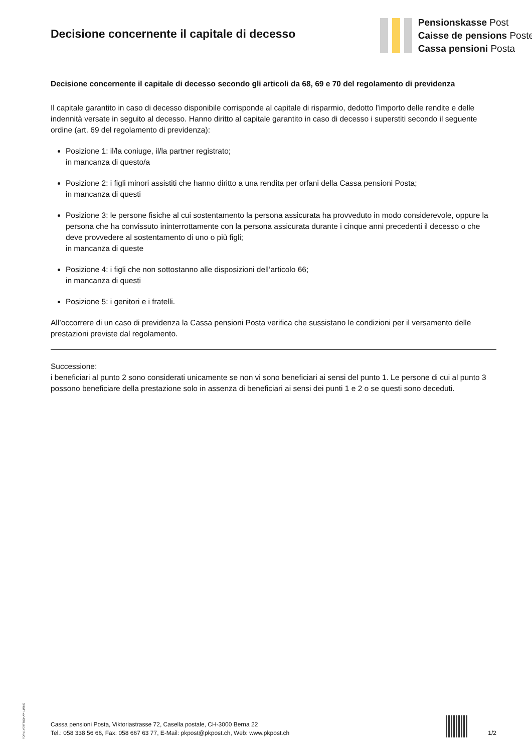Decisione concernente il capitale di decesso
Pensionskasse Post
Caisse de pensions Poste
Cassa pensioni Posta
Decisione concernente il capitale di decesso secondo gli articoli da 68, 69 e 70 del regolamento di previdenza
Il capitale garantito in caso di decesso disponibile corrisponde al capitale di risparmio, dedotto l’importo delle rendite e delle indennità versate in seguito al decesso. Hanno diritto al capitale garantito in caso di decesso i superstiti secondo il seguente ordine (art. 69 del regolamento di previdenza):
Posizione 1: il/la coniuge, il/la partner registrato;
in mancanza di questo/a
Posizione 2: i figli minori assistiti che hanno diritto a una rendita per orfani della Cassa pensioni Posta;
in mancanza di questi
Posizione 3: le persone fisiche al cui sostentamento la persona assicurata ha provveduto in modo considerevole, oppure la persona che ha convissuto ininterrottamente con la persona assicurata durante i cinque anni precedenti il decesso o che deve provvedere al sostentamento di uno o più figli;
in mancanza di queste
Posizione 4: i figli che non sottostanno alle disposizioni dell’articolo 66;
in mancanza di questi
Posizione 5: i genitori e i fratelli.
All’occorrere di un caso di previdenza la Cassa pensioni Posta verifica che sussistano le condizioni per il versamento delle prestazioni previste dal regolamento.
Successione:
i beneficiari al punto 2 sono considerati unicamente se non vi sono beneficiari ai sensi del punto 1. Le persone di cui al punto 3 possono beneficiare della prestazione solo in assenza di beneficiari ai sensi dei punti 1 e 2 o se questi sono deceduti.
FORM_VERFTODKAP- 11/2022
Cassa pensioni Posta, Viktoriastrasse 72, Casella postale, CH-3000 Berna 22
Tel.: 058 338 56 66, Fax: 058 667 63 77, E-Mail: pkpost@pkpost.ch, Web: www.pkpost.ch
1/2